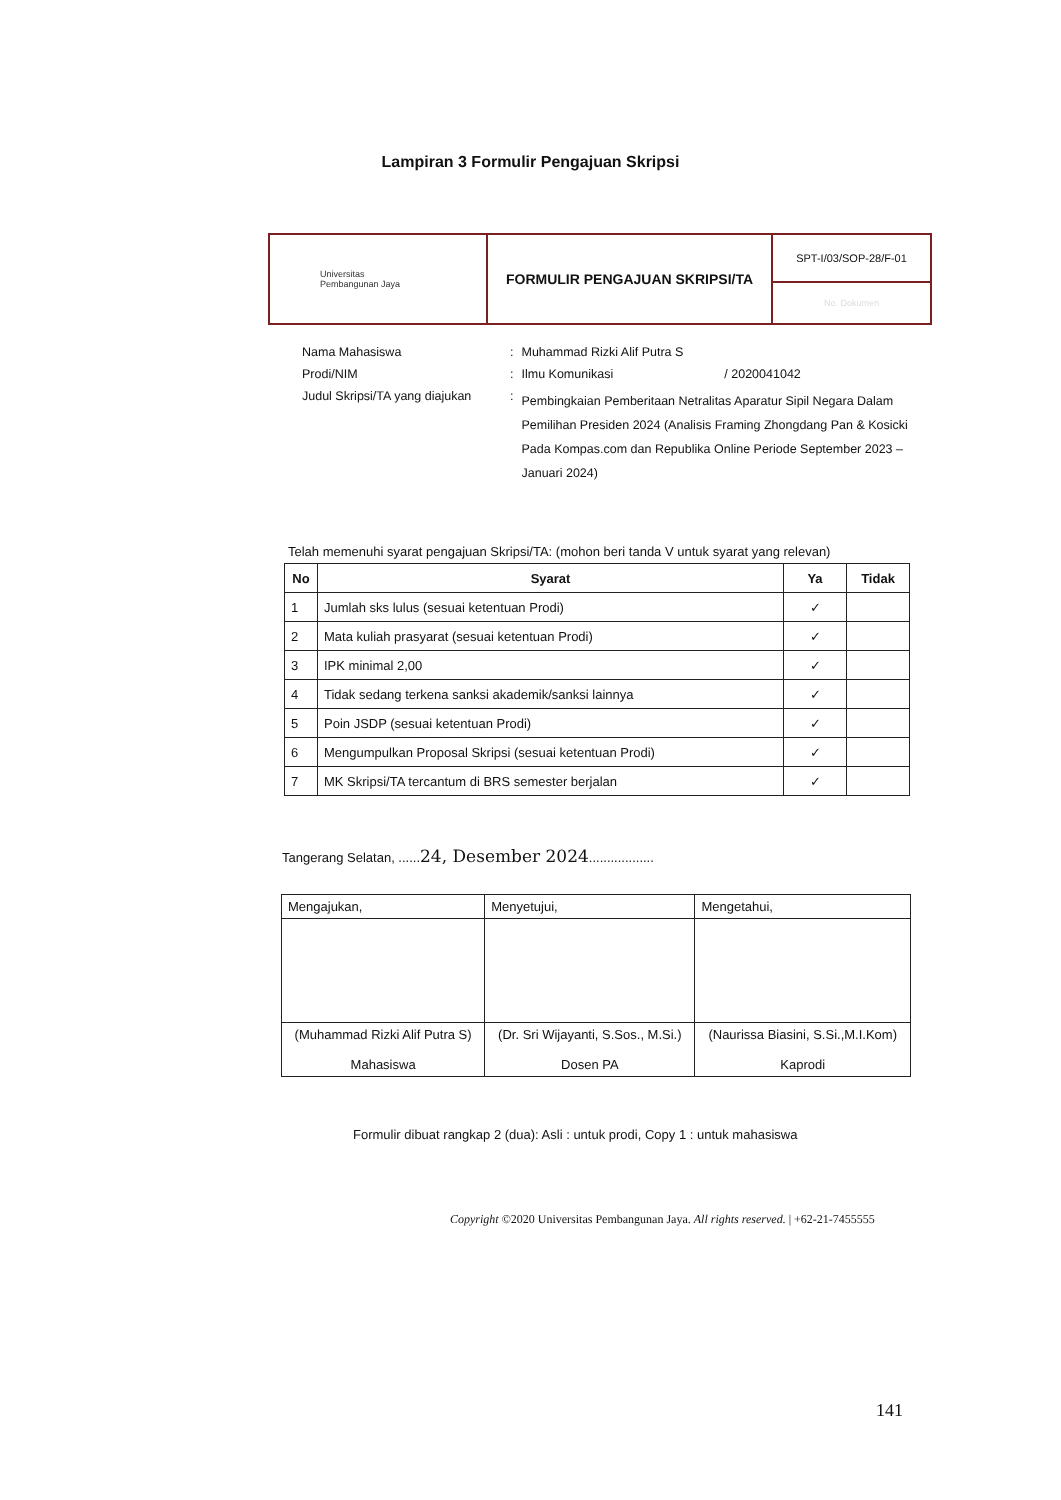Lampiran 3 Formulir Pengajuan Skripsi
| Universitas Pembangunan Jaya | FORMULIR PENGAJUAN SKRIPSI/TA | SPT-I/03/SOP-28/F-01 |
| | | No. Dokumen |
| Nama Mahasiswa | : | Muhammad Rizki Alif Putra S |
| Prodi/NIM | : | Ilmu Komunikasi / 2020041042 |
| Judul Skripsi/TA yang diajukan | : | Pembingkaian Pemberitaan Netralitas Aparatur Sipil Negara Dalam Pemilihan Presiden 2024 (Analisis Framing Zhongdang Pan & Kosicki Pada Kompas.com dan Republika Online Periode September 2023 – Januari 2024) |
Telah memenuhi syarat pengajuan Skripsi/TA: (mohon beri tanda V untuk syarat yang relevan)
| No | Syarat | Ya | Tidak |
| --- | --- | --- | --- |
| 1 | Jumlah sks lulus (sesuai ketentuan Prodi) | ✓ | |
| 2 | Mata kuliah prasyarat (sesuai ketentuan Prodi) | ✓ | |
| 3 | IPK minimal 2,00 | ✓ | |
| 4 | Tidak sedang terkena sanksi akademik/sanksi lainnya | ✓ | |
| 5 | Poin JSDP (sesuai ketentuan Prodi) | ✓ | |
| 6 | Mengumpulkan Proposal Skripsi (sesuai ketentuan Prodi) | ✓ | |
| 7 | MK Skripsi/TA tercantum di BRS semester berjalan | ✓ | |
Tangerang Selatan, ......24, Desember 2024..................
| Mengajukan, | Menyetujui, | Mengetahui, |
| (Muhammad Rizki Alif Putra S) Mahasiswa | (Dr. Sri Wijayanti, S.Sos., M.Si.) Dosen PA | (Naurissa Biasini, S.Si.,M.I.Kom) Kaprodi |
Formulir dibuat rangkap 2 (dua): Asli : untuk prodi, Copy 1 : untuk mahasiswa
Copyright ©2020 Universitas Pembangunan Jaya. All rights reserved. | +62-21-7455555
141